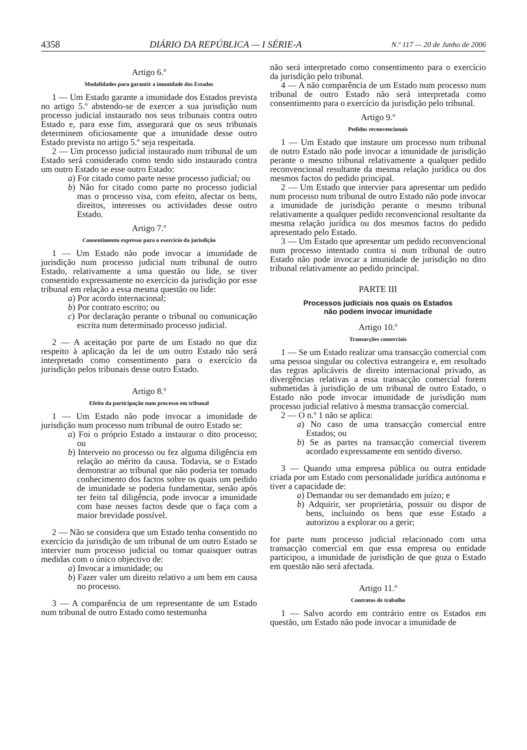4358 DIÁRIO DA REPÚBLICA — I SÉRIE-A N.º 117 — 20 de Junho de 2006
Artigo 6.º
Modalidades para garantir a imunidade dos Estados
1 — Um Estado garante a imunidade dos Estados prevista no artigo 5.º abstendo-se de exercer a sua jurisdição num processo judicial instaurado nos seus tribunais contra outro Estado e, para esse fim, assegurará que os seus tribunais determinem oficiosamente que a imunidade desse outro Estado prevista no artigo 5.º seja respeitada.
2 — Um processo judicial instaurado num tribunal de um Estado será considerado como tendo sido instaurado contra um outro Estado se esse outro Estado:
a) For citado como parte nesse processo judicial; ou
b) Não for citado como parte no processo judicial mas o processo visa, com efeito, afectar os bens, direitos, interesses ou actividades desse outro Estado.
Artigo 7.º
Consentimento expresso para o exercício da jurisdição
1 — Um Estado não pode invocar a imunidade de jurisdição num processo judicial num tribunal de outro Estado, relativamente a uma questão ou lide, se tiver consentido expressamente no exercício da jurisdição por esse tribunal em relação a essa mesma questão ou lide:
a) Por acordo internacional;
b) Por contrato escrito; ou
c) Por declaração perante o tribunal ou comunicação escrita num determinado processo judicial.
2 — A aceitação por parte de um Estado no que diz respeito à aplicação da lei de um outro Estado não será interpretado como consentimento para o exercício da jurisdição pelos tribunais desse outro Estado.
Artigo 8.º
Efeito da participação num processo em tribunal
1 — Um Estado não pode invocar a imunidade de jurisdição num processo num tribunal de outro Estado se:
a) Foi o próprio Estado a instaurar o dito processo; ou
b) Interveio no processo ou fez alguma diligência em relação ao mérito da causa. Todavia, se o Estado demonstrar ao tribunal que não poderia ter tomado conhecimento dos factos sobre os quais um pedido de imunidade se poderia fundamentar, senão após ter feito tal diligência, pode invocar a imunidade com base nesses factos desde que o faça com a maior brevidade possível.
2 — Não se considera que um Estado tenha consentido no exercício da jurisdição de um tribunal de um outro Estado se intervier num processo judicial ou tomar quaisquer outras medidas com o único objectivo de:
a) Invocar a imunidade; ou
b) Fazer valer um direito relativo a um bem em causa no processo.
3 — A comparência de um representante de um Estado num tribunal de outro Estado como testemunha
não será interpretado como consentimento para o exercício da jurisdição pelo tribunal.
4 — A não comparência de um Estado num processo num tribunal de outro Estado não será interpretada como consentimento para o exercício da jurisdição pelo tribunal.
Artigo 9.º
Pedidos reconvencionais
1 — Um Estado que instaure um processo num tribunal de outro Estado não pode invocar a imunidade de jurisdição perante o mesmo tribunal relativamente a qualquer pedido reconvencional resultante da mesma relação jurídica ou dos mesmos factos do pedido principal.
2 — Um Estado que intervier para apresentar um pedido num processo num tribunal de outro Estado não pode invocar a imunidade de jurisdição perante o mesmo tribunal relativamente a qualquer pedido reconvencional resultante da mesma relação jurídica ou dos mesmos factos do pedido apresentado pelo Estado.
3 — Um Estado que apresentar um pedido reconvencional num processo intentado contra si num tribunal de outro Estado não pode invocar a imunidade de jurisdição no dito tribunal relativamente ao pedido principal.
PARTE III
Processos judiciais nos quais os Estados
não podem invocar imunidade
Artigo 10.º
Transacções comerciais
1 — Se um Estado realizar uma transacção comercial com uma pessoa singular ou colectiva estrangeira e, em resultado das regras aplicáveis de direito internacional privado, as divergências relativas a essa transacção comercial forem submetidas à jurisdição de um tribunal de outro Estado, o Estado não pode invocar imunidade de jurisdição num processo judicial relativo à mesma transacção comercial.
2 — O n.º 1 não se aplica:
a) No caso de uma transacção comercial entre Estados; ou
b) Se as partes na transacção comercial tiverem acordado expressamente em sentido diverso.
3 — Quando uma empresa pública ou outra entidade criada por um Estado com personalidade jurídica autónoma e tiver a capacidade de:
a) Demandar ou ser demandado em juízo; e
b) Adquirir, ser proprietária, possuir ou dispor de bens, incluindo os bens que esse Estado a autorizou a explorar ou a gerir;
for parte num processo judicial relacionado com uma transacção comercial em que essa empresa ou entidade participou, a imunidade de jurisdição de que goza o Estado em questão não será afectada.
Artigo 11.º
Contratos de trabalho
1 — Salvo acordo em contrário entre os Estados em questão, um Estado não pode invocar a imunidade de